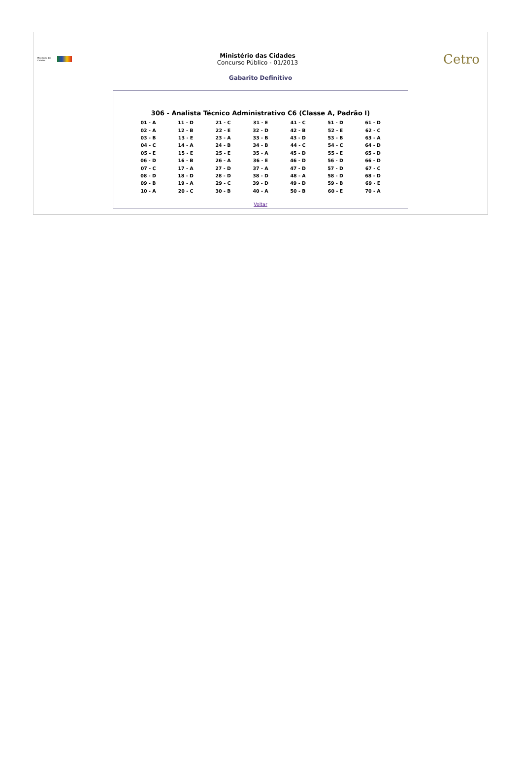Ministério das Cidades
Ministério das Cidades
Concurso Público - 01/2013
Cetro
Gabarito Definitivo
306 - Analista Técnico Administrativo C6 (Classe A, Padrão I)
| 01 - A | 11 - D | 21 - C | 31 - E | 41 - C | 51 - D | 61 - D |
| 02 - A | 12 - B | 22 - E | 32 - D | 42 - B | 52 - E | 62 - C |
| 03 - B | 13 - E | 23 - A | 33 - B | 43 - D | 53 - B | 63 - A |
| 04 - C | 14 - A | 24 - B | 34 - B | 44 - C | 54 - C | 64 - D |
| 05 - E | 15 - E | 25 - E | 35 - A | 45 - D | 55 - E | 65 - D |
| 06 - D | 16 - B | 26 - A | 36 - E | 46 - D | 56 - D | 66 - D |
| 07 - C | 17 - A | 27 - D | 37 - A | 47 - D | 57 - D | 67 - C |
| 08 - D | 18 - D | 28 - D | 38 - D | 48 - A | 58 - D | 68 - D |
| 09 - B | 19 - A | 29 - C | 39 - D | 49 - D | 59 - B | 69 - E |
| 10 - A | 20 - C | 30 - B | 40 - A | 50 - B | 60 - E | 70 - A |
Voltar